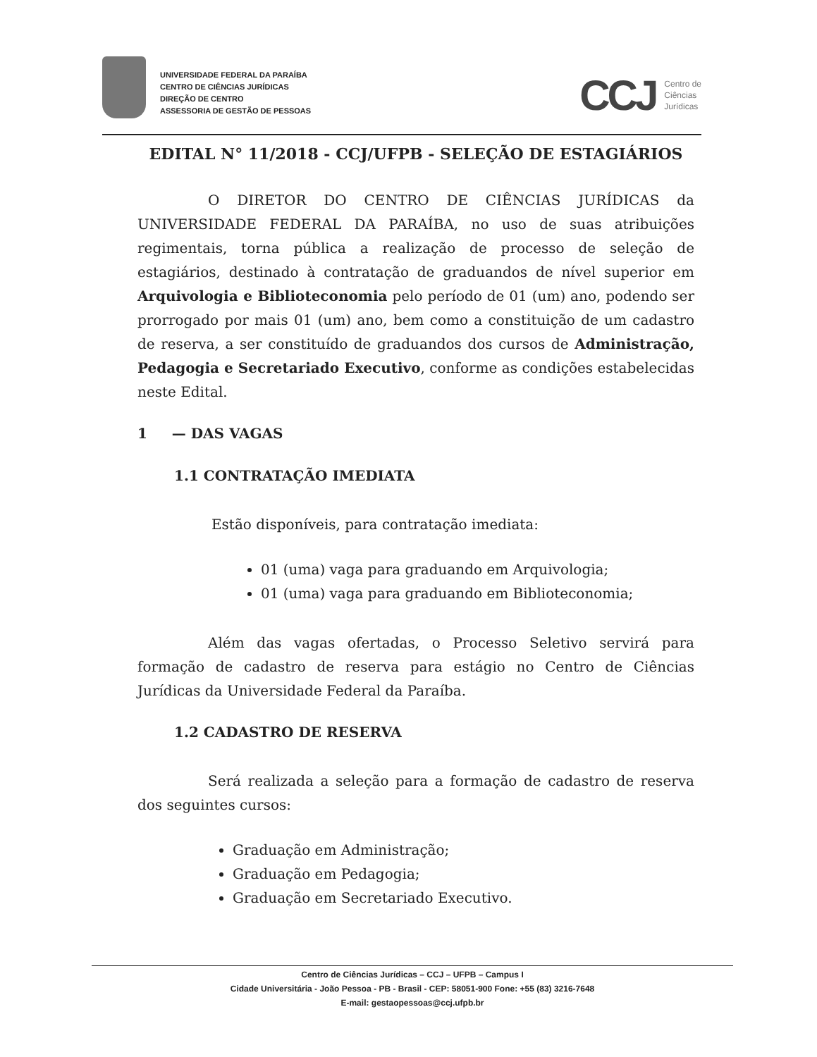UNIVERSIDADE FEDERAL DA PARAÍBA
CENTRO DE CIÊNCIAS JURÍDICAS
DIREÇÃO DE CENTRO
ASSESSORIA DE GESTÃO DE PESSOAS
CCJ Centro de
Ciências
Jurídicas
EDITAL N° 11/2018 - CCJ/UFPB - SELEÇÃO DE ESTAGIÁRIOS
O DIRETOR DO CENTRO DE CIÊNCIAS JURÍDICAS da UNIVERSIDADE FEDERAL DA PARAÍBA, no uso de suas atribuições regimentais, torna pública a realização de processo de seleção de estagiários, destinado à contratação de graduandos de nível superior em Arquivologia e Biblioteconomia pelo período de 01 (um) ano, podendo ser prorrogado por mais 01 (um) ano, bem como a constituição de um cadastro de reserva, a ser constituído de graduandos dos cursos de Administração, Pedagogia e Secretariado Executivo, conforme as condições estabelecidas neste Edital.
1 — DAS VAGAS
1.1 CONTRATAÇÃO IMEDIATA
Estão disponíveis, para contratação imediata:
01 (uma) vaga para graduando em Arquivologia;
01 (uma) vaga para graduando em Biblioteconomia;
Além das vagas ofertadas, o Processo Seletivo servirá para formação de cadastro de reserva para estágio no Centro de Ciências Jurídicas da Universidade Federal da Paraíba.
1.2 CADASTRO DE RESERVA
Será realizada a seleção para a formação de cadastro de reserva dos seguintes cursos:
Graduação em Administração;
Graduação em Pedagogia;
Graduação em Secretariado Executivo.
Centro de Ciências Jurídicas – CCJ – UFPB – Campus I
Cidade Universitária - João Pessoa - PB - Brasil - CEP: 58051-900 Fone: +55 (83) 3216-7648
E-mail: gestaopessoas@ccj.ufpb.br